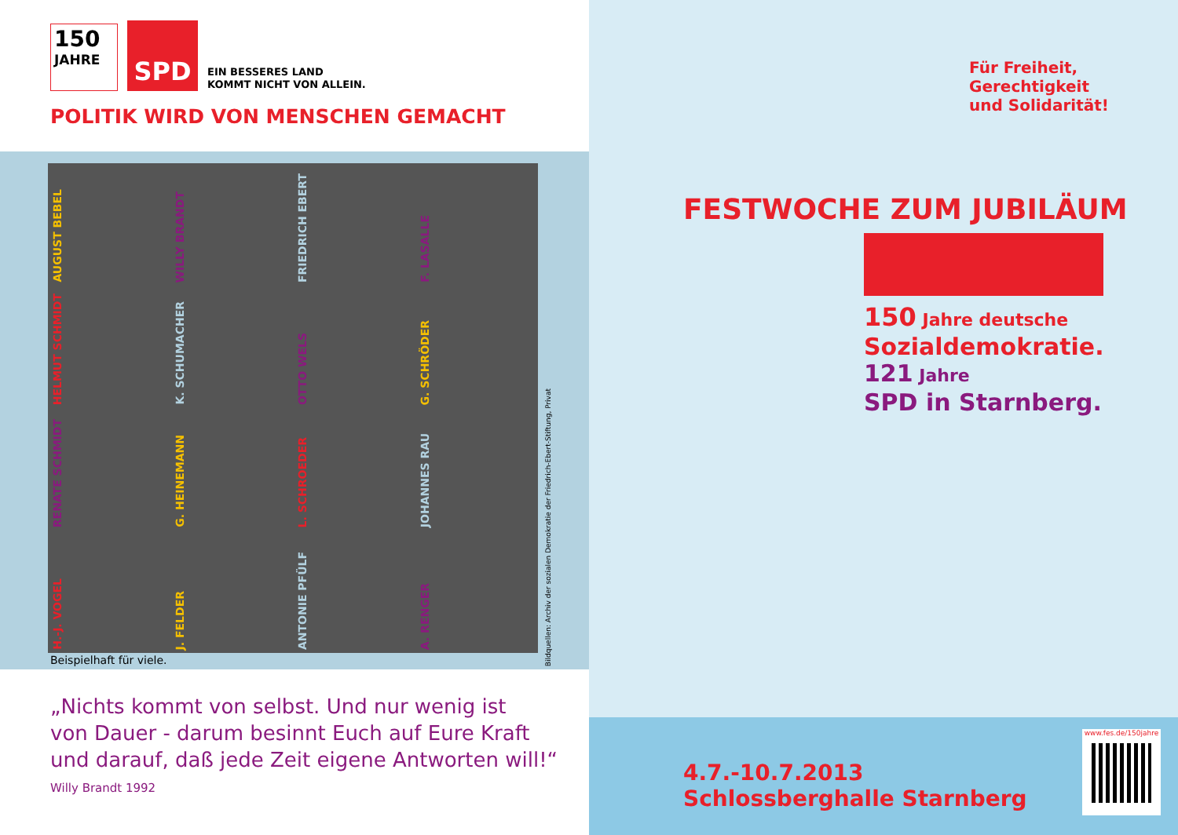150
JAHRE
SPD
EIN BESSERES LAND
KOMMT NICHT VON ALLEIN.
POLITIK WIRD VON MENSCHEN GEMACHT
AUGUST BEBEL
WILLY BRANDT
FRIEDRICH EBERT
F. LASALLE
HELMUT SCHMIDT
K. SCHUMACHER
OTTO WELS
G. SCHRÖDER
RENATE SCHMIDT
G. HEINEMANN
L. SCHROEDER
JOHANNES RAU
H.-J. VOGEL
J. FELDER
ANTONIE PFÜLF
A. RENGER
Bildquellen: Archiv der sozialen Demokratie der Friedrich-Ebert-Stiftung, Privat
Beispielhaft für viele.
„Nichts kommt von selbst. Und nur wenig ist
von Dauer - darum besinnt Euch auf Eure Kraft
und darauf, daß jede Zeit eigene Antworten will!“
Willy Brandt 1992
Für Freiheit,
Gerechtigkeit
und Solidarität!
FESTWOCHE ZUM JUBILÄUM
150 Jahre deutsche
Sozialdemokratie.
121 Jahre
SPD in Starnberg.
4.7.-10.7.2013
Schlossberghalle Starnberg
www.fes.de/150jahre